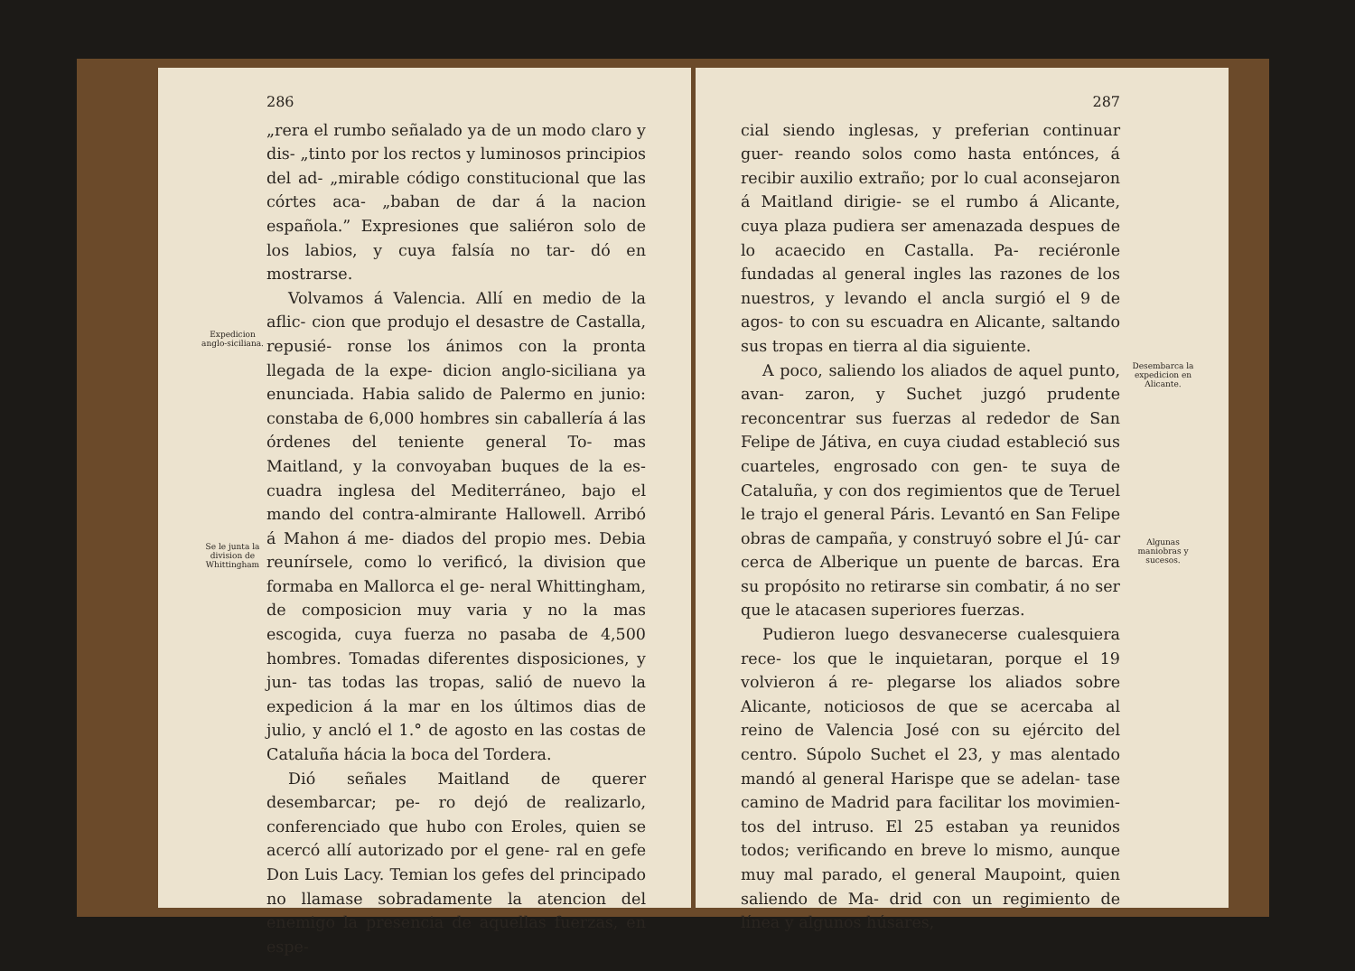Expedicion anglo-siciliana.
Se le junta la division de Whittingham
286
„rera el rumbo señalado ya de un modo claro y dis- „tinto por los rectos y luminosos principios del ad- „mirable código constitucional que las córtes aca- „baban de dar á la nacion española.” Expresiones que saliéron solo de los labios, y cuya falsía no tar- dó en mostrarse.
Volvamos á Valencia. Allí en medio de la aflic- cion que produjo el desastre de Castalla, repusié- ronse los ánimos con la pronta llegada de la expe- dicion anglo-siciliana ya enunciada. Habia salido de Palermo en junio: constaba de 6,000 hombres sin caballería á las órdenes del teniente general To- mas Maitland, y la convoyaban buques de la es- cuadra inglesa del Mediterráneo, bajo el mando del contra-almirante Hallowell. Arribó á Mahon á me- diados del propio mes. Debia reunírsele, como lo verificó, la division que formaba en Mallorca el ge- neral Whittingham, de composicion muy varia y no la mas escogida, cuya fuerza no pasaba de 4,500 hombres. Tomadas diferentes disposiciones, y jun- tas todas las tropas, salió de nuevo la expedicion á la mar en los últimos dias de julio, y ancló el 1.° de agosto en las costas de Cataluña hácia la boca del Tordera.
Dió señales Maitland de querer desembarcar; pe- ro dejó de realizarlo, conferenciado que hubo con Eroles, quien se acercó allí autorizado por el gene- ral en gefe Don Luis Lacy. Temian los gefes del principado no llamase sobradamente la atencion del enemigo la presencia de aquellas fuerzas, en espe-
287
cial siendo inglesas, y preferian continuar guer- reando solos como hasta entónces, á recibir auxilio extraño; por lo cual aconsejaron á Maitland dirigie- se el rumbo á Alicante, cuya plaza pudiera ser amenazada despues de lo acaecido en Castalla. Pa- reciéronle fundadas al general ingles las razones de los nuestros, y levando el ancla surgió el 9 de agos- to con su escuadra en Alicante, saltando sus tropas en tierra al dia siguiente.
A poco, saliendo los aliados de aquel punto, avan- zaron, y Suchet juzgó prudente reconcentrar sus fuerzas al rededor de San Felipe de Játiva, en cuya ciudad estableció sus cuarteles, engrosado con gen- te suya de Cataluña, y con dos regimientos que de Teruel le trajo el general Páris. Levantó en San Felipe obras de campaña, y construyó sobre el Jú- car cerca de Alberique un puente de barcas. Era su propósito no retirarse sin combatir, á no ser que le atacasen superiores fuerzas.
Pudieron luego desvanecerse cualesquiera rece- los que le inquietaran, porque el 19 volvieron á re- plegarse los aliados sobre Alicante, noticiosos de que se acercaba al reino de Valencia José con su ejército del centro. Súpolo Suchet el 23, y mas alentado mandó al general Harispe que se adelan- tase camino de Madrid para facilitar los movimien- tos del intruso. El 25 estaban ya reunidos todos; verificando en breve lo mismo, aunque muy mal parado, el general Maupoint, quien saliendo de Ma- drid con un regimiento de línea y algunos húsares,
Desembarca la expedicion en Alicante.
Algunas maniobras y sucesos.